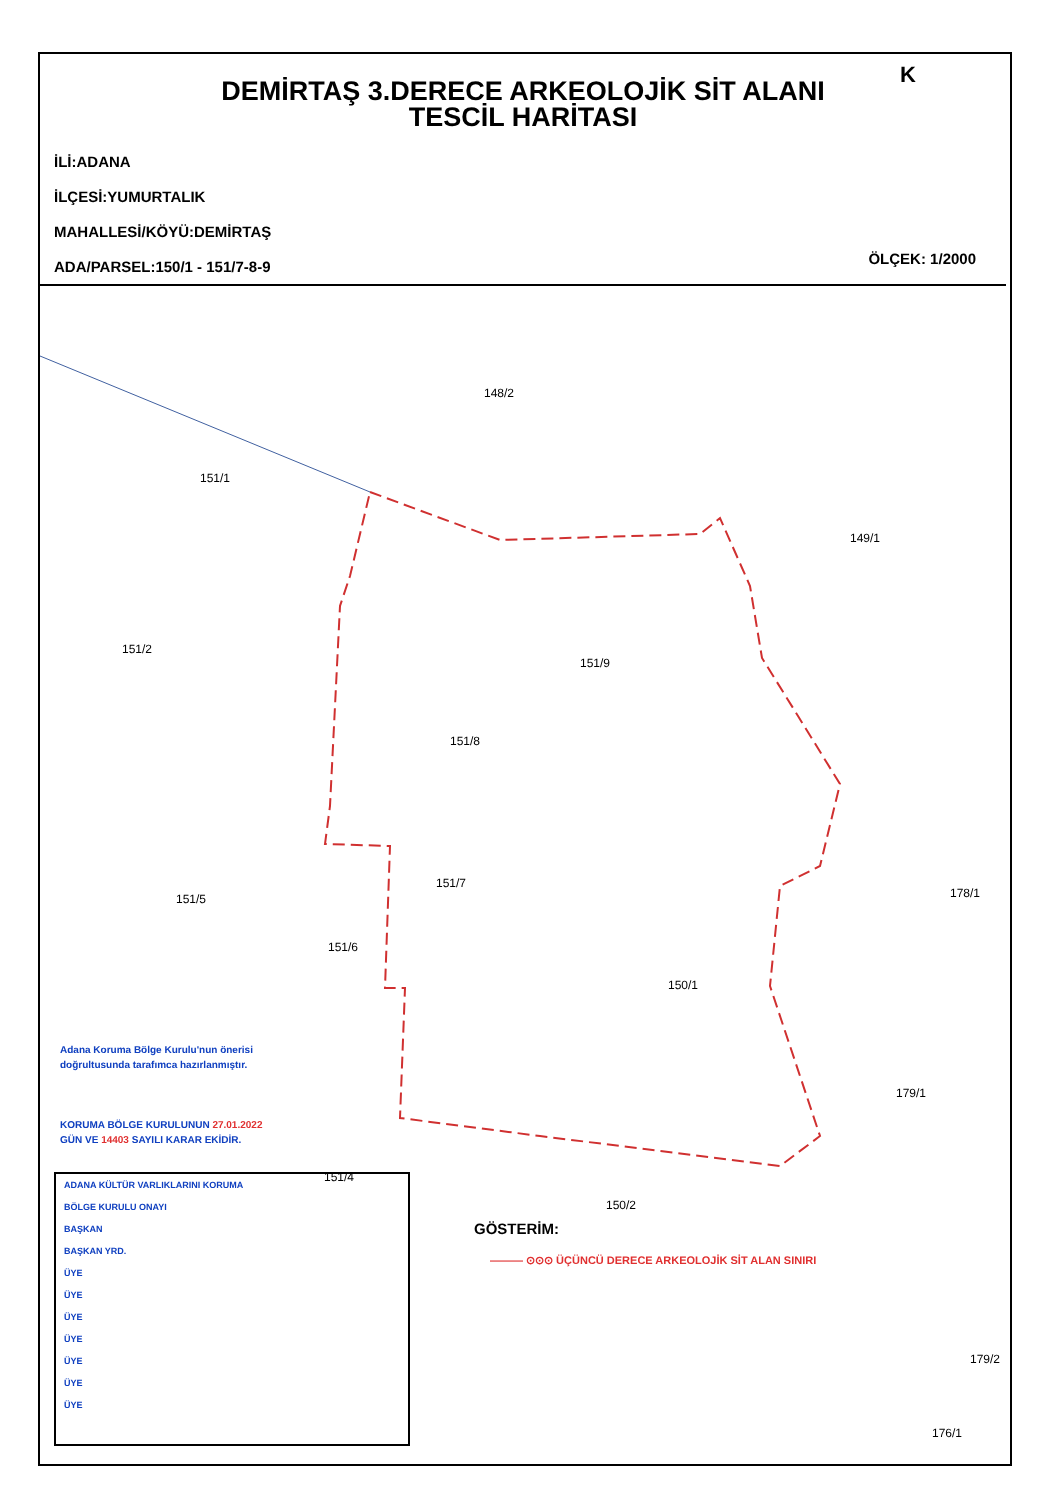DEMİRTAŞ 3.DERECE ARKEOLOJİK SİT ALANI
TESCİL HARİTASI
K
İLİ:ADANA
İLÇESİ:YUMURTALIK
MAHALLESİ/KÖYÜ:DEMİRTAŞ
ADA/PARSEL:150/1 - 151/7-8-9
ÖLÇEK: 1/2000
148/2
151/1
149/1
151/2
151/9
151/8
178/1
151/7
151/5
151/6
150/1
179/1
151/4
150/2
179/2
176/1
Adana Koruma Bölge Kurulu'nun önerisi
doğrultusunda tarafımca hazırlanmıştır.
KORUMA BÖLGE KURULUNUN 27.01.2022
GÜN VE 14403 SAYILI KARAR EKİDİR.
ADANA KÜLTÜR VARLIKLARINI KORUMA
BÖLGE KURULU ONAYI
BAŞKAN
BAŞKAN YRD.
ÜYE
ÜYE
ÜYE
ÜYE
ÜYE
ÜYE
ÜYE
GÖSTERİM:
——— ⊙⊙⊙ ÜÇÜNCÜ DERECE ARKEOLOJİK SİT ALAN SINIRI